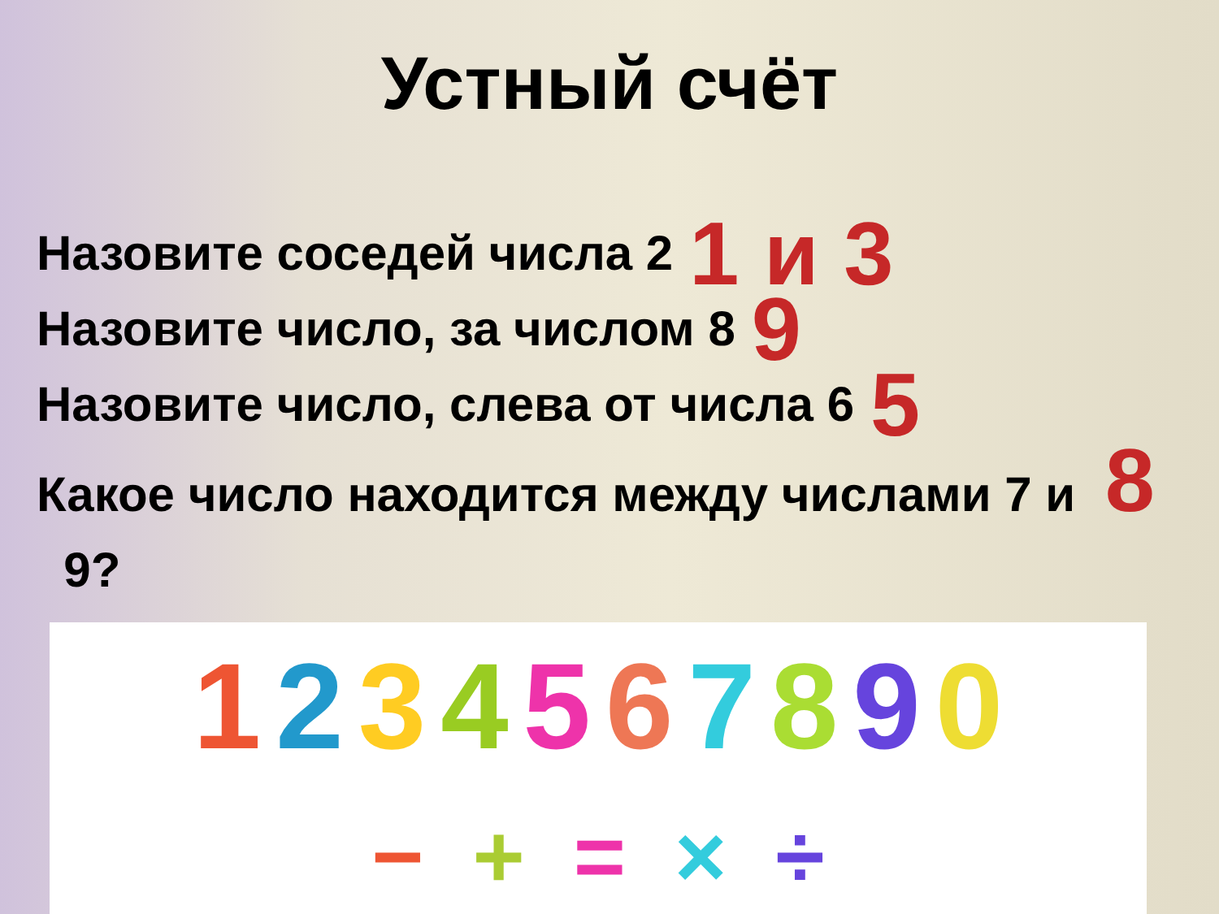Устный счёт
Назовите соседей числа 2 1 и 3
Назовите число, за числом 8 9
Назовите число, слева от числа 6 5
Какое число находится между числами 7 и 8
9?
1234567890
− + = × ÷